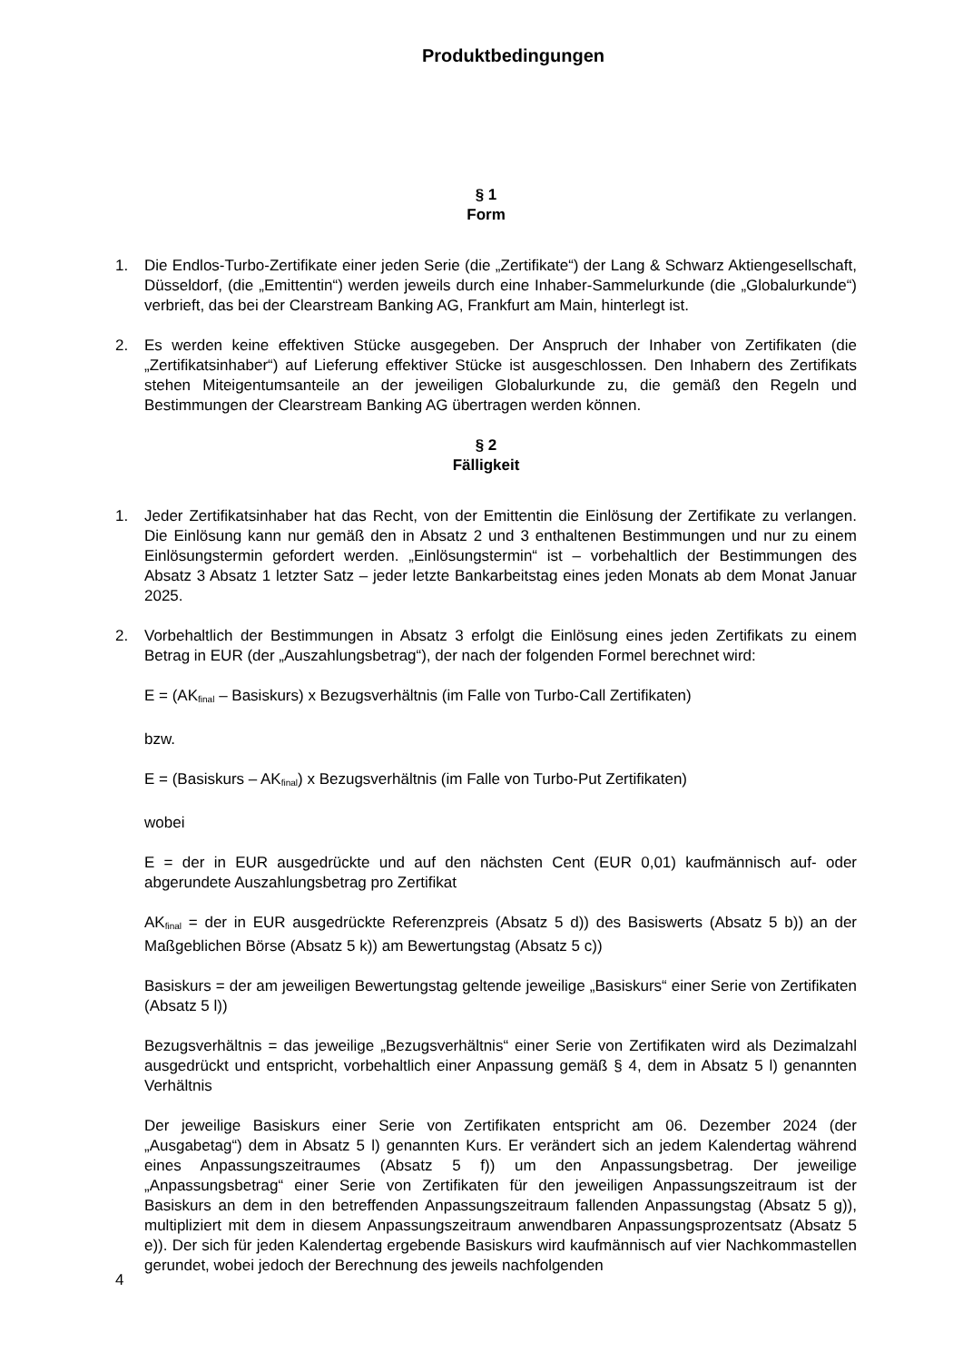Produktbedingungen
§ 1
Form
1. Die Endlos-Turbo-Zertifikate einer jeden Serie (die „Zertifikate“) der Lang & Schwarz Aktiengesellschaft, Düsseldorf, (die „Emittentin“) werden jeweils durch eine Inhaber-Sammelurkunde (die „Globalurkunde“) verbrieft, das bei der Clearstream Banking AG, Frankfurt am Main, hinterlegt ist.
2. Es werden keine effektiven Stücke ausgegeben. Der Anspruch der Inhaber von Zertifikaten (die „Zertifikatsinhaber“) auf Lieferung effektiver Stücke ist ausgeschlossen. Den Inhabern des Zertifikats stehen Miteigentumsanteile an der jeweiligen Globalurkunde zu, die gemäß den Regeln und Bestimmungen der Clearstream Banking AG übertragen werden können.
§ 2
Fälligkeit
1. Jeder Zertifikatsinhaber hat das Recht, von der Emittentin die Einlösung der Zertifikate zu verlangen. Die Einlösung kann nur gemäß den in Absatz 2 und 3 enthaltenen Bestimmungen und nur zu einem Einlösungstermin gefordert werden. „Einlösungstermin“ ist – vorbehaltlich der Bestimmungen des Absatz 3 Absatz 1 letzter Satz – jeder letzte Bankarbeitstag eines jeden Monats ab dem Monat Januar 2025.
2. Vorbehaltlich der Bestimmungen in Absatz 3 erfolgt die Einlösung eines jeden Zertifikats zu einem Betrag in EUR (der „Auszahlungsbetrag“), der nach der folgenden Formel berechnet wird:
E = (AK<sub>final</sub> – Basiskurs) x Bezugsverhältnis (im Falle von Turbo-Call Zertifikaten)
bzw.
E = (Basiskurs – AK<sub>final</sub>) x Bezugsverhältnis (im Falle von Turbo-Put Zertifikaten)
wobei
E = der in EUR ausgedrückte und auf den nächsten Cent (EUR 0,01) kaufmännisch auf- oder abgerundete Auszahlungsbetrag pro Zertifikat
AK<sub>final</sub> = der in EUR ausgedrückte Referenzpreis (Absatz 5 d)) des Basiswerts (Absatz 5 b)) an der Maßgeblichen Börse (Absatz 5 k)) am Bewertungstag (Absatz 5 c))
Basiskurs = der am jeweiligen Bewertungstag geltende jeweilige „Basiskurs“ einer Serie von Zertifikaten (Absatz 5 l))
Bezugsverhältnis = das jeweilige „Bezugsverhältnis“ einer Serie von Zertifikaten wird als Dezimalzahl ausgedrückt und entspricht, vorbehaltlich einer Anpassung gemäß § 4, dem in Absatz 5 l) genannten Verhältnis
Der jeweilige Basiskurs einer Serie von Zertifikaten entspricht am 06. Dezember 2024 (der „Ausgabetag“) dem in Absatz 5 l) genannten Kurs. Er verändert sich an jedem Kalendertag während eines Anpassungszeitraumes (Absatz 5 f)) um den Anpassungsbetrag. Der jeweilige „Anpassungsbetrag“ einer Serie von Zertifikaten für den jeweiligen Anpassungszeitraum ist der Basiskurs an dem in den betreffenden Anpassungszeitraum fallenden Anpassungstag (Absatz 5 g)), multipliziert mit dem in diesem Anpassungszeitraum anwendbaren Anpassungsprozentsatz (Absatz 5 e)). Der sich für jeden Kalendertag ergebende Basiskurs wird kaufmännisch auf vier Nachkommastellen gerundet, wobei jedoch der Berechnung des jeweils nachfolgenden
4